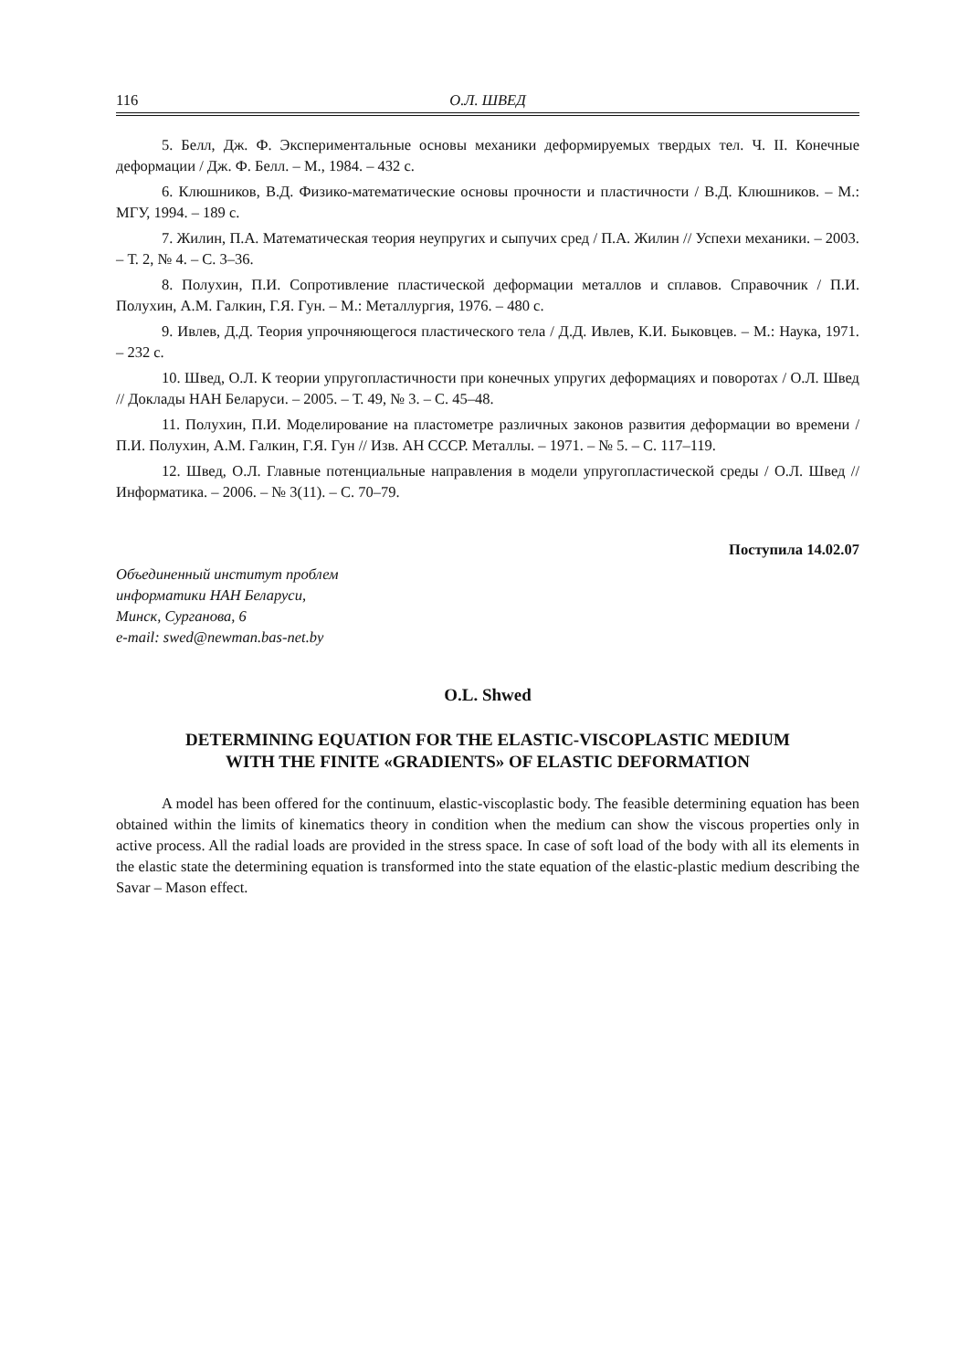116 О.Л. ШВЕД
5. Белл, Дж. Ф. Экспериментальные основы механики деформируемых твердых тел. Ч. II. Конечные деформации / Дж. Ф. Белл. – М., 1984. – 432 с.
6. Клюшников, В.Д. Физико-математические основы прочности и пластичности / В.Д. Клюшников. – М.: МГУ, 1994. – 189 с.
7. Жилин, П.А. Математическая теория неупругих и сыпучих сред / П.А. Жилин // Успехи механики. – 2003. – Т. 2, № 4. – С. 3–36.
8. Полухин, П.И. Сопротивление пластической деформации металлов и сплавов. Справочник / П.И. Полухин, А.М. Галкин, Г.Я. Гун. – М.: Металлургия, 1976. – 480 с.
9. Ивлев, Д.Д. Теория упрочняющегося пластического тела / Д.Д. Ивлев, К.И. Быковцев. – М.: Наука, 1971. – 232 с.
10. Швед, О.Л. К теории упругопластичности при конечных упругих деформациях и поворотах / О.Л. Швед // Доклады НАН Беларуси. – 2005. – Т. 49, № 3. – С. 45–48.
11. Полухин, П.И. Моделирование на пластометре различных законов развития деформации во времени / П.И. Полухин, А.М. Галкин, Г.Я. Гун // Изв. АН СССР. Металлы. – 1971. – № 5. – С. 117–119.
12. Швед, О.Л. Главные потенциальные направления в модели упругопластической среды / О.Л. Швед // Информатика. – 2006. – № 3(11). – С. 70–79.
Поступила 14.02.07
Объединенный институт проблем
информатики НАН Беларуси,
Минск, Сурганова, 6
e-mail: swed@newman.bas-net.by
O.L. Shwed
DETERMINING EQUATION FOR THE ELASTIC-VISCOPLASTIC MEDIUM
WITH THE FINITE «GRADIENTS» OF ELASTIC DEFORMATION
A model has been offered for the continuum, elastic-viscoplastic body. The feasible determining equation has been obtained within the limits of kinematics theory in condition when the medium can show the viscous properties only in active process. All the radial loads are provided in the stress space. In case of soft load of the body with all its elements in the elastic state the determining equation is transformed into the state equation of the elastic-plastic medium describing the Savar – Mason effect.